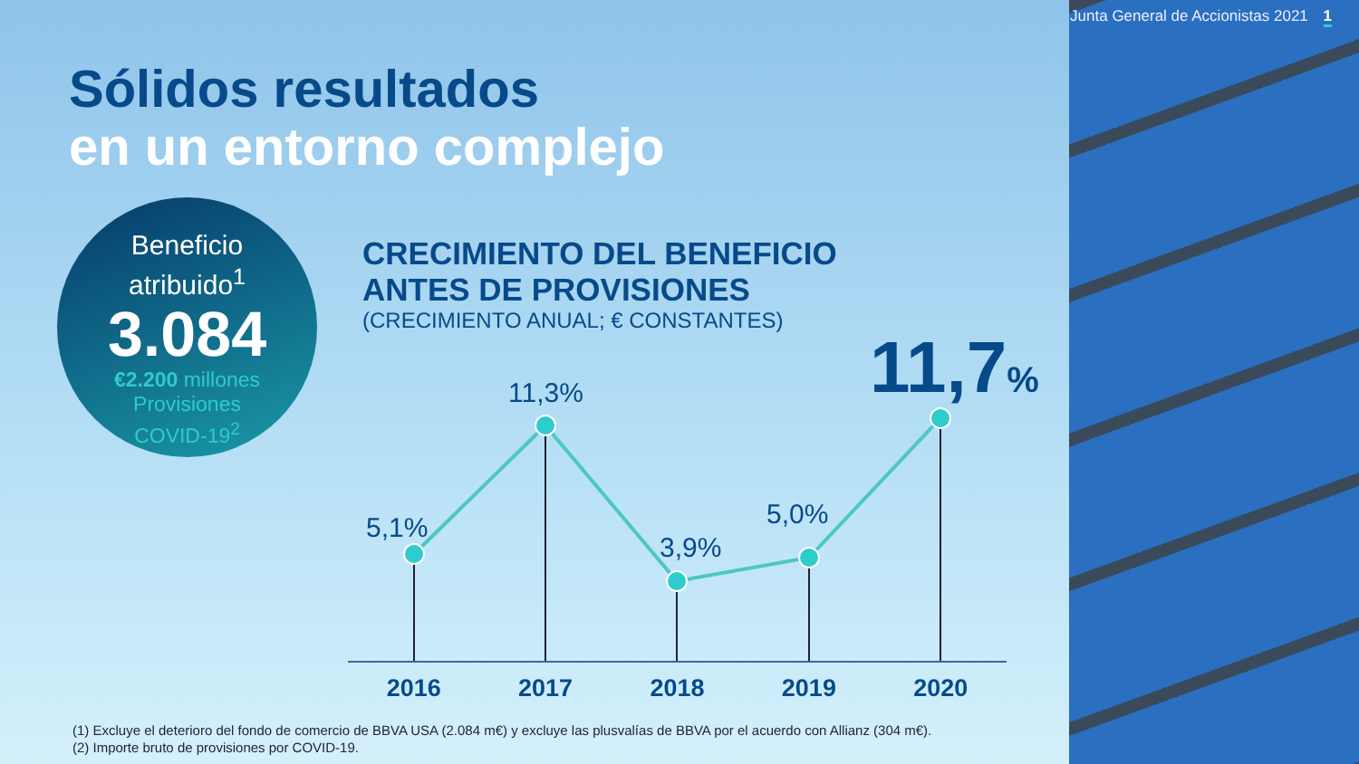Junta General de Accionistas 2021 1
Sólidos resultados
en un entorno complejo
Beneficio
atribuido<sup>1</sup>
3.084
€2.200 millones
Provisiones
COVID-19<sup>2</sup>
CRECIMIENTO DEL BENEFICIO
ANTES DE PROVISIONES
(CRECIMIENTO ANUAL; € CONSTANTES)
5,1%
11,3%
3,9%
5,0%
11,7%
2016 2017 2018 2019 2020
(1) Excluye el deterioro del fondo de comercio de BBVA USA (2.084 m€) y excluye las plusvalías de BBVA por el acuerdo con Allianz (304 m€).
(2) Importe bruto de provisiones por COVID-19.